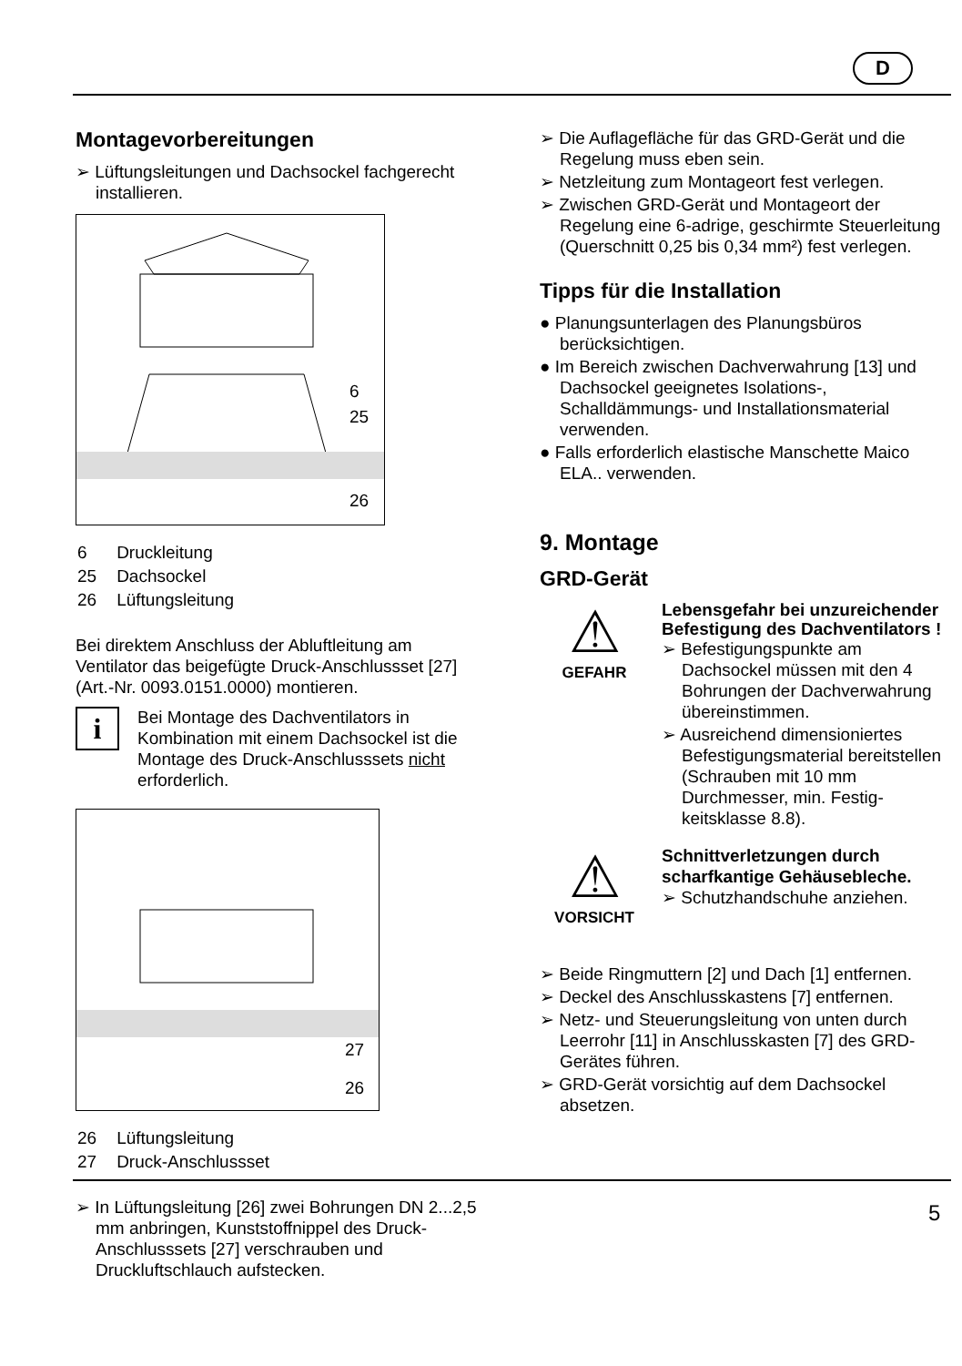D
Montagevorbereitungen
➢ Lüftungsleitungen und Dachsockel fach­gerecht installieren.
6
25
26
| 6 | Druckleitung |
| 25 | Dachsockel |
| 26 | Lüftungsleitung |
Bei direktem Anschluss der Abluftleitung am Ventilator das beigefügte Druck-Anschlussset [27] (Art.-Nr. 0093.0151.0000) montieren.
i
Bei Montage des Dachventilators in Kombination mit einem Dachsockel ist die Montage des Druck-Anschluss­sets nicht erforderlich.
27
26
| 26 | Lüftungsleitung |
| 27 | Druck-Anschlussset |
➢ In Lüftungsleitung [26] zwei Bohrungen DN 2...2,5 mm anbringen, Kunststoffnippel des Druck-Anschlusssets [27] verschrau­ben und Druckluftschlauch aufstecken.
➢ Die Auflagefläche für das GRD-Gerät und die Regelung muss eben sein.
➢ Netzleitung zum Montageort fest verlegen.
➢ Zwischen GRD-Gerät und Montageort der Regelung eine 6-adrige, geschirmte Steuerleitung (Querschnitt 0,25 bis 0,34 mm²) fest verlegen.
Tipps für die Installation
● Planungsunterlagen des Planungsbüros berücksichtigen.
● Im Bereich zwischen Dachverwahrung [13] und Dachsockel geeignetes Isolations-, Schalldämmungs- und Installationsmaterial verwenden.
● Falls erforderlich elastische Manschette Maico ELA.. verwenden.
9. Montage
GRD-Gerät
⚠
GEFAHR
Lebensgefahr bei unzurei­chender Befestigung des Dachventilators !
➢ Befestigungspunkte am Dachsockel müssen mit den 4 Bohrungen der Dachver­wahrung übereinstimmen.
➢ Ausreichend dimensioniertes Befestigungsmaterial bereit­stellen (Schrauben mit 10 mm Durchmesser, min. Festig­keitsklasse 8.8).
⚠
VORSICHT
Schnittverletzungen durch scharfkantige Gehäusebleche.
➢ Schutzhandschuhe anziehen.
➢ Beide Ringmuttern [2] und Dach [1] entfernen.
➢ Deckel des Anschlusskastens [7] entfernen.
➢ Netz- und Steuerungsleitung von unten durch Leerrohr [11] in Anschlusskasten [7] des GRD-Gerätes führen.
➢ GRD-Gerät vorsichtig auf dem Dachsockel absetzen.
5